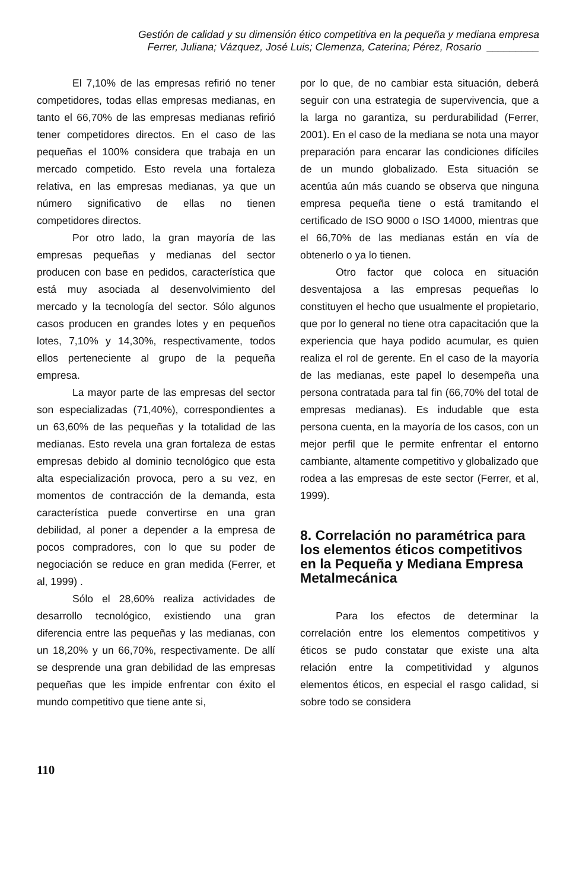Gestión de calidad y su dimensión ético competitiva en la pequeña y mediana empresa
Ferrer, Juliana; Vázquez, José Luis; Clemenza, Caterina; Pérez, Rosario _________
El 7,10% de las empresas refirió no tener competidores, todas ellas empresas medianas, en tanto el 66,70% de las empresas medianas refirió tener competidores directos. En el caso de las pequeñas el 100% considera que trabaja en un mercado competido. Esto revela una fortaleza relativa, en las empresas medianas, ya que un número significativo de ellas no tienen competidores directos.
Por otro lado, la gran mayoría de las empresas pequeñas y medianas del sector producen con base en pedidos, característica que está muy asociada al desenvolvimiento del mercado y la tecnología del sector. Sólo algunos casos producen en grandes lotes y en pequeños lotes, 7,10% y 14,30%, respectivamente, todos ellos perteneciente al grupo de la pequeña empresa.
La mayor parte de las empresas del sector son especializadas (71,40%), correspondientes a un 63,60% de las pequeñas y la totalidad de las medianas. Esto revela una gran fortaleza de estas empresas debido al dominio tecnológico que esta alta especialización provoca, pero a su vez, en momentos de contracción de la demanda, esta característica puede convertirse en una gran debilidad, al poner a depender a la empresa de pocos compradores, con lo que su poder de negociación se reduce en gran medida (Ferrer, et al, 1999) .
Sólo el 28,60% realiza actividades de desarrollo tecnológico, existiendo una gran diferencia entre las pequeñas y las medianas, con un 18,20% y un 66,70%, respectivamente. De allí se desprende una gran debilidad de las empresas pequeñas que les impide enfrentar con éxito el mundo competitivo que tiene ante si,
por lo que, de no cambiar esta situación, deberá seguir con una estrategia de supervivencia, que a la larga no garantiza, su perdurabilidad (Ferrer, 2001). En el caso de la mediana se nota una mayor preparación para encarar las condiciones difíciles de un mundo globalizado. Esta situación se acentúa aún más cuando se observa que ninguna empresa pequeña tiene o está tramitando el certificado de ISO 9000 o ISO 14000, mientras que el 66,70% de las medianas están en vía de obtenerlo o ya lo tienen.
Otro factor que coloca en situación desventajosa a las empresas pequeñas lo constituyen el hecho que usualmente el propietario, que por lo general no tiene otra capacitación que la experiencia que haya podido acumular, es quien realiza el rol de gerente. En el caso de la mayoría de las medianas, este papel lo desempeña una persona contratada para tal fin (66,70% del total de empresas medianas). Es indudable que esta persona cuenta, en la mayoría de los casos, con un mejor perfil que le permite enfrentar el entorno cambiante, altamente competitivo y globalizado que rodea a las empresas de este sector (Ferrer, et al, 1999).
8. Correlación no paramétrica para los elementos éticos competitivos en la Pequeña y Mediana Empresa Metalmecánica
Para los efectos de determinar la correlación entre los elementos competitivos y éticos se pudo constatar que existe una alta relación entre la competitividad y algunos elementos éticos, en especial el rasgo calidad, si sobre todo se considera
110